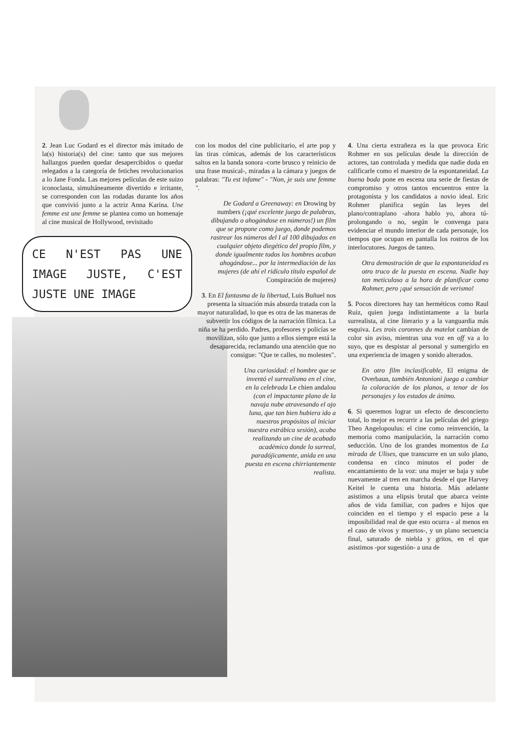2. Jean Luc Godard es el director más imitado de la(s) historia(s) del cine: tanto que sus mejores hallazgos pueden quedar desapercibidos o quedar relegados a la categoría de fetiches revolucionarios a lo Jane Fonda. Las mejores películas de este suizo iconoclasta, simultáneamente divertido e irritante, se corresponden con las rodadas durante los años que convivió junto a la actriz Anna Karina. Une femme est une femme se plantea como un homenaje al cine musical de Hollywood, revisitado
CE N'EST PAS UNE IMAGE JUSTE, C'EST JUSTE UNE IMAGE
con los modos del cine publicitario, el arte pop y las tiras cómicas, además de los característicos saltos en la banda sonora -corte brusco y reinicio de una frase musical-, miradas a la cámara y juegos de palabras: "Tu est infame" - "Non, je suis une femme ".
De Godard a Greenaway: en Drowing by numbers (¡qué excelente juego de palabras, dibujando o ahogándose en números!) un film que se propone como juego, donde podemos rastrear los números del I al 100 dibujados en cualquier objeto diegético del propio film, y donde igualmente todos los hombres acaban ahogándose... por la intermediación de las mujeres (de ahí el ridículo título español de Conspiración de mujeres)
3. En El fantasma de la libertad, Luis Buñuel nos presenta la situación más absurda tratada con la mayor naturalidad, lo que es otra de las maneras de subvertir los códigos de la narración fílmica. La niña se ha perdido. Padres, profesores y policías se movilizan, sólo que junto a ellos siempre está la desaparecida, reclamando una atención que no consigue: "Que te calles, no molestes".
Una curiosidad: el hombre que se inventó el surrealismo en el cine, en la celebrada Le chien andalou (con el impactante plano de la navaja nube atravesando el ojo luna, que tan bien hubiera ido a nuestros propósitos al iniciar nuestra estrábica sesión), acaba realizando un cine de acabado académico donde lo surreal, paradójicamente, anida en una puesta en escena chirriantemente realista.
4. Una cierta extrañeza es la que provoca Eric Rohmer en sus películas desde la dirección de actores, tan controlada y medida que nadie duda en calificarle como el maestro de la espontaneidad. La buena boda pone en escena una serie de fiestas de compromiso y otros tantos encuentros entre la protagonista y los candidatos a novio ideal. Eric Rohmer planifica según las leyes del plano/contraplano -ahora hablo yo, ahora tú- prolongando o no, según le convenga para evidenciar el mundo interior de cada personaje, los tiempos que ocupan en pantalla los rostros de los interlocutores. Juegos de tanteo.
Otra demostración de que la espontaneidad es otro truco de la puesta en escena. Nadie hay tan meticuloso a la hora de planificar como Rohmer, pero ¡qué sensación de verismo!
5. Pocos directores hay tan herméticos como Raul Ruiz, quien juega indistintamente a la burla surrealista, al cine literario y a la vanguardia más esquiva. Les trois coronnes du matelot cambian de color sin aviso, mientras una voz en off va a lo suyo, que es despistar al personal y sumergirlo en una experiencia de imagen y sonido alterados.
En otro film inclasificable, El enigma de Overbaun, también Antonioni juega a cambiar la coloración de los planos, a tenor de los personajes y los estados de ánimo.
6. Si queremos lograr un efecto de desconcierto total, lo mejor es recurrir a las películas del griego Theo Angelopoulus: el cine como reinvención, la memoria como manipulación, la narración como seducción. Uno de los grandes momentos de La mirada de Ulises, que transcurre en un solo plano, condensa en cinco minutos el poder de encantamiento de la voz: una mujer se baja y sube nuevamente al tren en marcha desde el que Harvey Keitel le cuenta una historia. Más adelante asistimos a una elipsis brutal que abarca veinte años de vida familiar, con padres e hijos que coinciden en el tiempo y el espacio pese a la imposibilidad real de que esto ocurra - al menos en el caso de vivos y muertos-, y un plano secuencia final, saturado de niebla y gritos, en el que asistimos -por sugestión- a una de